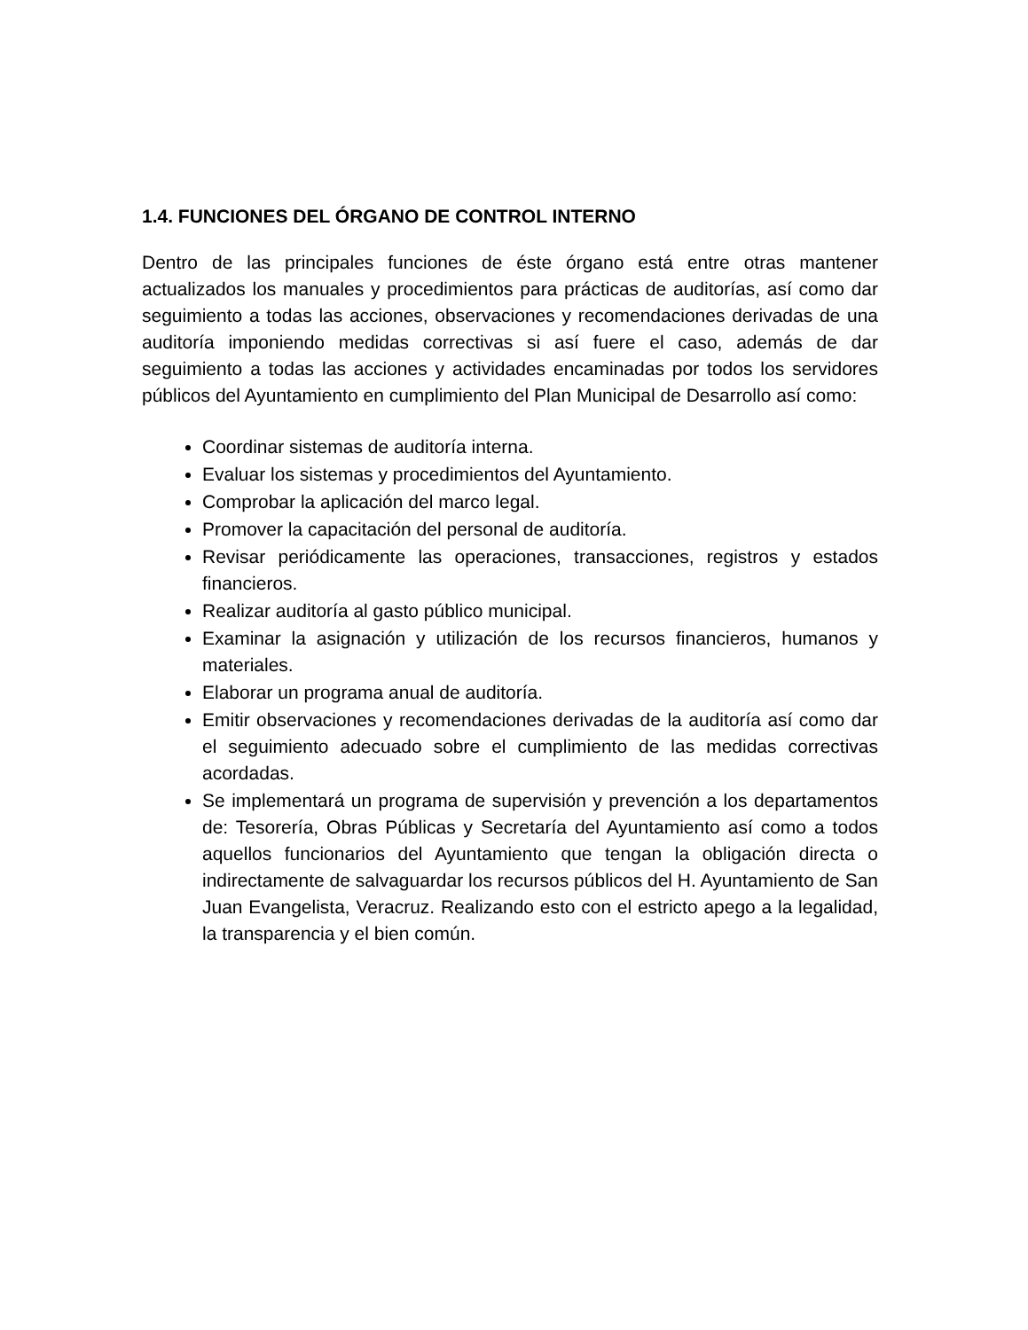1.4. FUNCIONES DEL ÓRGANO DE CONTROL INTERNO
Dentro de las principales funciones de éste órgano está entre otras mantener actualizados los manuales y procedimientos para prácticas de auditorías, así como dar seguimiento a todas las acciones, observaciones y recomendaciones derivadas de una auditoría imponiendo medidas correctivas si así fuere el caso, además de dar seguimiento a todas las acciones y actividades encaminadas por todos los servidores públicos del Ayuntamiento en cumplimiento del Plan Municipal de Desarrollo así como:
Coordinar sistemas de auditoría interna.
Evaluar los sistemas y procedimientos del Ayuntamiento.
Comprobar la aplicación del marco legal.
Promover la capacitación del personal de auditoría.
Revisar periódicamente las operaciones, transacciones, registros y estados financieros.
Realizar auditoría al gasto público municipal.
Examinar la asignación y utilización de los recursos financieros, humanos y materiales.
Elaborar un programa anual de auditoría.
Emitir observaciones y recomendaciones derivadas de la auditoría así como dar el seguimiento adecuado sobre el cumplimiento de las medidas correctivas acordadas.
Se implementará un programa de supervisión y prevención a los departamentos de: Tesorería, Obras Públicas y Secretaría del Ayuntamiento así como a todos aquellos funcionarios del Ayuntamiento que tengan la obligación directa o indirectamente de salvaguardar los recursos públicos del H. Ayuntamiento de San Juan Evangelista, Veracruz. Realizando esto con el estricto apego a la legalidad, la transparencia y el bien común.